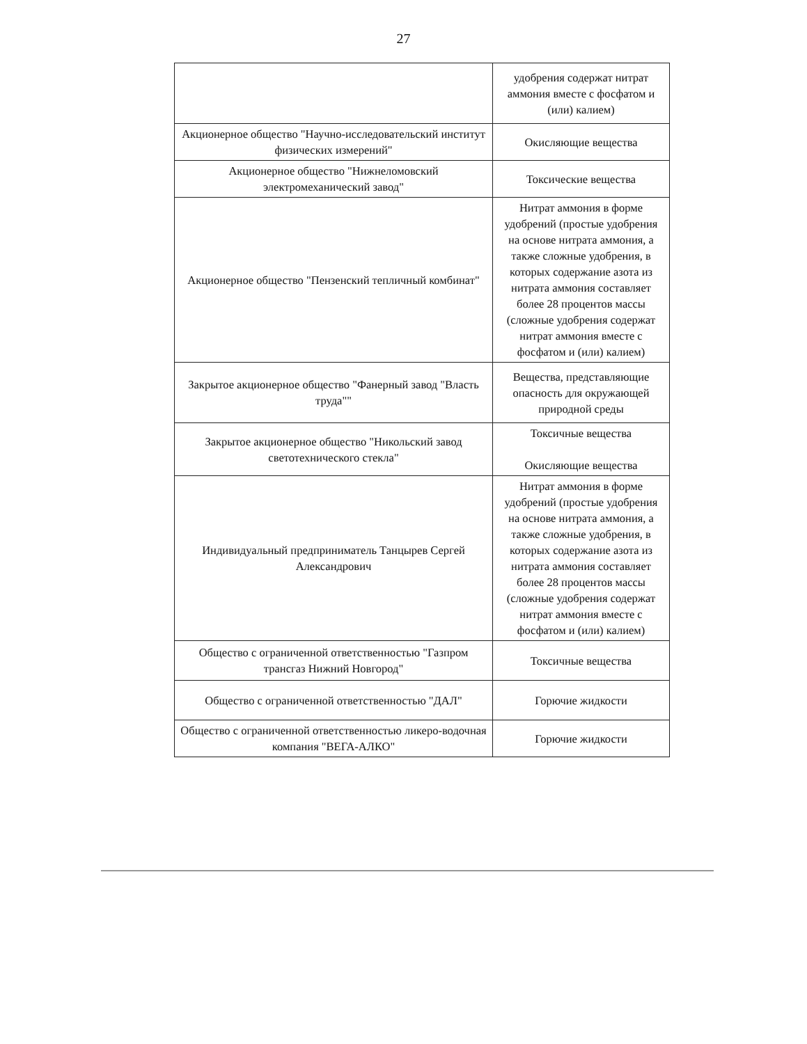27
| | удобрения содержат нитрат аммония вместе с фосфатом и (или) калием) |
| Акционерное общество "Научно-исследовательский институт физических измерений" | Окисляющие вещества |
| Акционерное общество "Нижнеломовский электромеханический завод" | Токсические вещества |
| Акционерное общество "Пензенский тепличный комбинат" | Нитрат аммония в форме удобрений (простые удобрения на основе нитрата аммония, а также сложные удобрения, в которых содержание азота из нитрата аммония составляет более 28 процентов массы (сложные удобрения содержат нитрат аммония вместе с фосфатом и (или) калием) |
| Закрытое акционерное общество "Фанерный завод "Власть труда"" | Вещества, представляющие опасность для окружающей природной среды |
| Закрытое акционерное общество "Никольский завод светотехнического стекла" | Токсичные вещества Окисляющие вещества |
| Индивидуальный предприниматель Танцырев Сергей Александрович | Нитрат аммония в форме удобрений (простые удобрения на основе нитрата аммония, а также сложные удобрения, в которых содержание азота из нитрата аммония составляет более 28 процентов массы (сложные удобрения содержат нитрат аммония вместе с фосфатом и (или) калием) |
| Общество с ограниченной ответственностью "Газпром трансгаз Нижний Новгород" | Токсичные вещества |
| Общество с ограниченной ответственностью "ДАЛ" | Горючие жидкости |
| Общество с ограниченной ответственностью ликеро-водочная компания "ВЕГА-АЛКО" | Горючие жидкости |